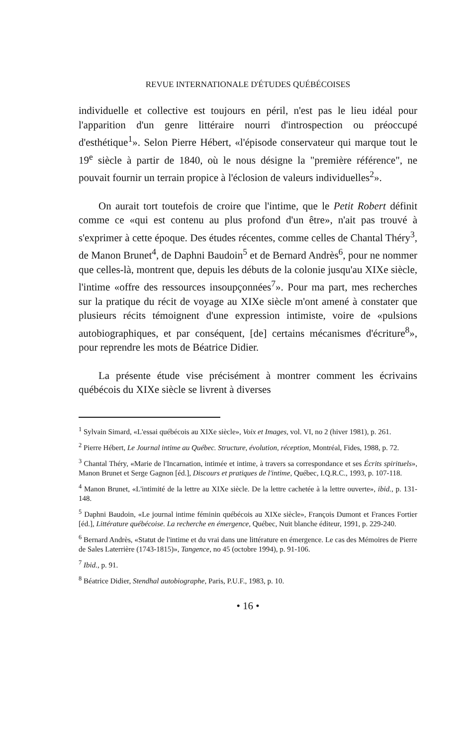REVUE INTERNATIONALE D'ÉTUDES QUÉBÉCOISES
individuelle et collective est toujours en péril, n'est pas le lieu idéal pour l'apparition d'un genre littéraire nourri d'introspection ou préoccupé d'esthétique<sup>1</sup>». Selon Pierre Hébert, «l'épisode conservateur qui marque tout le 19<sup>e</sup> siècle à partir de 1840, où le nous désigne la "première référence", ne pouvait fournir un terrain propice à l'éclosion de valeurs individuelles<sup>2</sup>».
On aurait tort toutefois de croire que l'intime, que le Petit Robert définit comme ce «qui est contenu au plus profond d'un être», n'ait pas trouvé à s'exprimer à cette époque. Des études récentes, comme celles de Chantal Théry<sup>3</sup>, de Manon Brunet<sup>4</sup>, de Daphni Baudoin<sup>5</sup> et de Bernard Andrès<sup>6</sup>, pour ne nommer que celles-là, montrent que, depuis les débuts de la colonie jusqu'au XIXe siècle, l'intime «offre des ressources insoupçonnées<sup>7</sup>». Pour ma part, mes recherches sur la pratique du récit de voyage au XIXe siècle m'ont amené à constater que plusieurs récits témoignent d'une expression intimiste, voire de «pulsions autobiographiques, et par conséquent, [de] certains mécanismes d'écriture<sup>8</sup>», pour reprendre les mots de Béatrice Didier.
La présente étude vise précisément à montrer comment les écrivains québécois du XIXe siècle se livrent à diverses
<sup>1</sup> Sylvain Simard, «L'essai québécois au XIXe siècle», Voix et Images, vol. VI, no 2 (hiver 1981), p. 261.
<sup>2</sup> Pierre Hébert, Le Journal intime au Québec. Structure, évolution, réception, Montréal, Fides, 1988, p. 72.
<sup>3</sup> Chantal Théry, «Marie de l'Incarnation, intimée et intime, à travers sa correspondance et ses Écrits spirituels», Manon Brunet et Serge Gagnon [éd.], Discours et pratiques de l'intime, Québec, I.Q.R.C., 1993, p. 107-118.
<sup>4</sup> Manon Brunet, «L'intimité de la lettre au XIXe siècle. De la lettre cachetée à la lettre ouverte», ibid., p. 131-148.
<sup>5</sup> Daphni Baudoin, «Le journal intime féminin québécois au XIXe siècle», François Dumont et Frances Fortier [éd.], Littérature québécoise. La recherche en émergence, Québec, Nuit blanche éditeur, 1991, p. 229-240.
<sup>6</sup> Bernard Andrès, «Statut de l'intime et du vrai dans une littérature en émergence. Le cas des Mémoires de Pierre de Sales Laterrière (1743-1815)», Tangence, no 45 (octobre 1994), p. 91-106.
<sup>7</sup> Ibid., p. 91.
<sup>8</sup> Béatrice Didier, Stendhal autobiographe, Paris, P.U.F., 1983, p. 10.
• 16 •